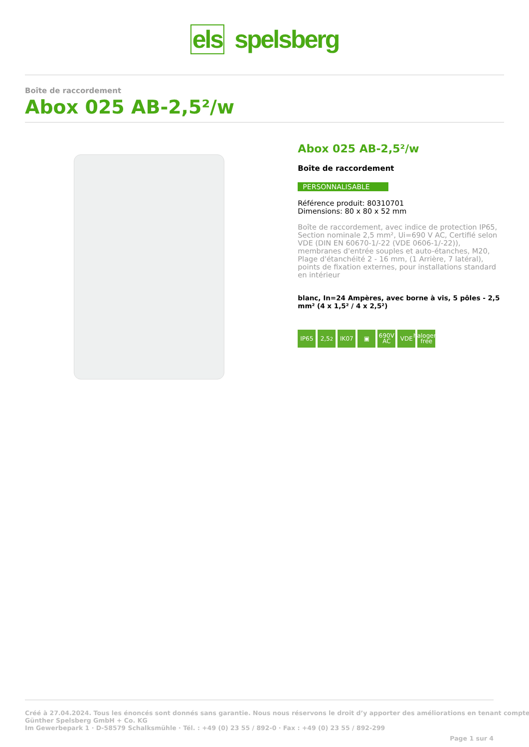els spelsberg
Boîte de raccordement
Abox 025 AB-2,5²/w
Abox 025 AB-2,5²/w
Boîte de raccordement
PERSONNALISABLE
Référence produit: 80310701
Dimensions: 80 x 80 x 52 mm
Boîte de raccordement, avec indice de protection IP65, Section nominale 2,5 mm², Ui=690 V AC, Certifié selon VDE (DIN EN 60670-1/-22 (VDE 0606-1/-22)), membranes d'entrée souples et auto-étanches, M20, Plage d'étanchéité 2 - 16 mm, (1 Arrière, 7 latéral), points de fixation externes, pour installations standard en intérieur
blanc, In=24 Ampères, avec borne à vis, 5 pôles - 2,5 mm² (4 x 1,5² / 4 x 2,5²)
IP65 2,5<sup>2</sup> IK07 ▣ 690V AC
VDE halogen-free
Créé à 27.04.2024. Tous les énoncés sont donnés sans garantie. Nous nous réservons le droit d’y apporter des améliorations en tenant compte
Günther Spelsberg GmbH + Co. KG
Im Gewerbepark 1 · D-58579 Schalksmühle · Tél. : +49 (0) 23 55 / 892-0 · Fax : +49 (0) 23 55 / 892-299
Page 1 sur 4